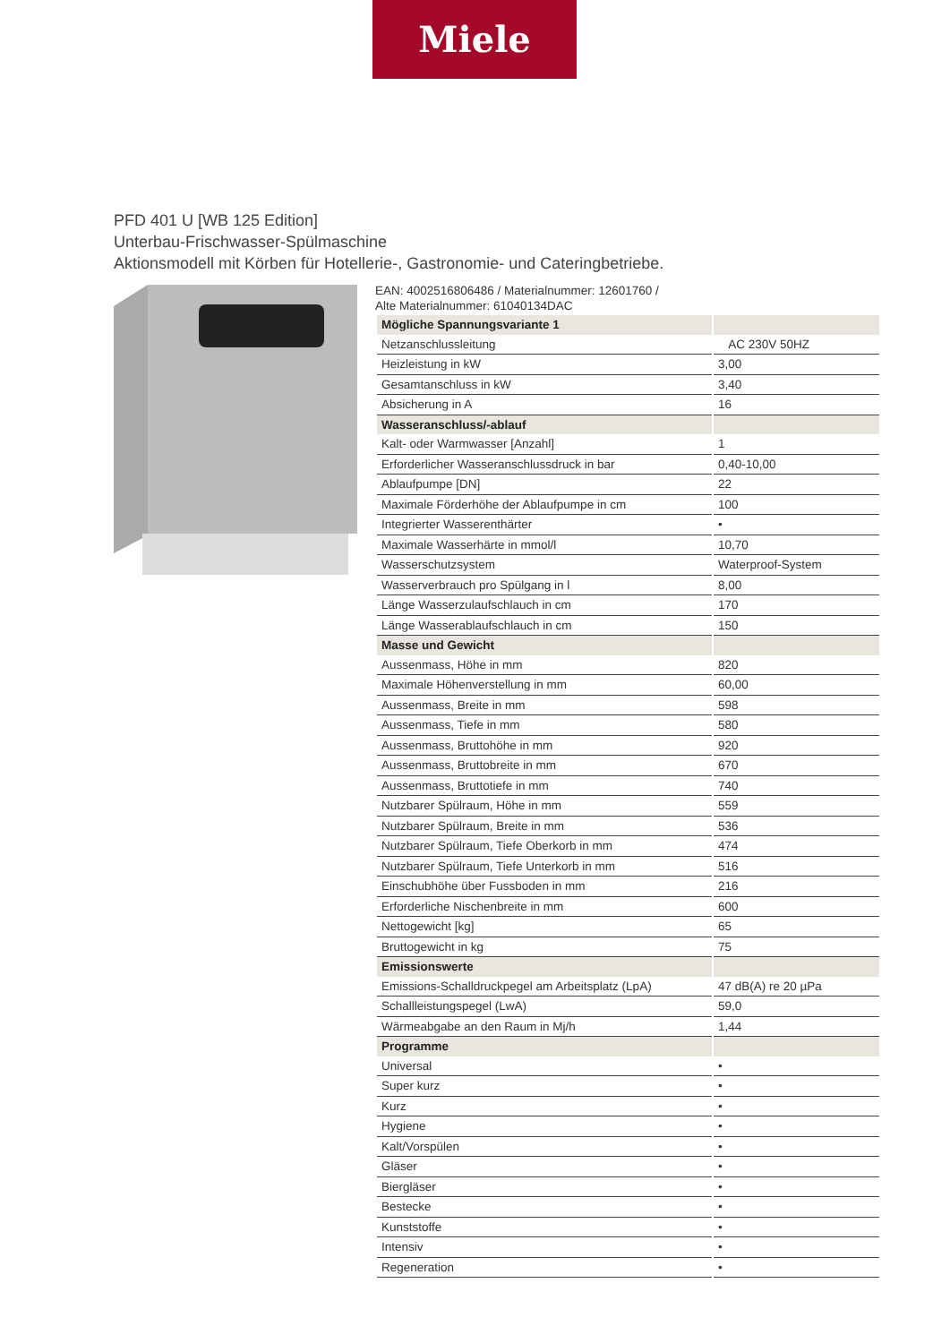Miele
PFD 401 U [WB 125 Edition]
Unterbau-Frischwasser-Spülmaschine
Aktionsmodell mit Körben für Hotellerie-, Gastronomie- und Cateringbetriebe.
EAN: 4002516806486 / Materialnummer: 12601760 /
Alte Materialnummer: 61040134DAC
| Mögliche Spannungsvariante 1 | |
| Netzanschlussleitung | AC 230V 50HZ |
| Heizleistung in kW | 3,00 |
| Gesamtanschluss in kW | 3,40 |
| Absicherung in A | 16 |
| Wasseranschluss/-ablauf | |
| Kalt- oder Warmwasser [Anzahl] | 1 |
| Erforderlicher Wasseranschlussdruck in bar | 0,40-10,00 |
| Ablaufpumpe [DN] | 22 |
| Maximale Förderhöhe der Ablaufpumpe in cm | 100 |
| Integrierter Wasserenthärter | • |
| Maximale Wasserhärte in mmol/l | 10,70 |
| Wasserschutzsystem | Waterproof-System |
| Wasserverbrauch pro Spülgang in l | 8,00 |
| Länge Wasserzulaufschlauch in cm | 170 |
| Länge Wasserablaufschlauch in cm | 150 |
| Masse und Gewicht | |
| Aussenmass, Höhe in mm | 820 |
| Maximale Höhenverstellung in mm | 60,00 |
| Aussenmass, Breite in mm | 598 |
| Aussenmass, Tiefe in mm | 580 |
| Aussenmass, Bruttohöhe in mm | 920 |
| Aussenmass, Bruttobreite in mm | 670 |
| Aussenmass, Bruttotiefe in mm | 740 |
| Nutzbarer Spülraum, Höhe in mm | 559 |
| Nutzbarer Spülraum, Breite in mm | 536 |
| Nutzbarer Spülraum, Tiefe Oberkorb in mm | 474 |
| Nutzbarer Spülraum, Tiefe Unterkorb in mm | 516 |
| Einschubhöhe über Fussboden in mm | 216 |
| Erforderliche Nischenbreite in mm | 600 |
| Nettogewicht [kg] | 65 |
| Bruttogewicht in kg | 75 |
| Emissionswerte | |
| Emissions-Schalldruckpegel am Arbeitsplatz (LpA) | 47 dB(A) re 20 µPa |
| Schallleistungspegel (LwA) | 59,0 |
| Wärmeabgabe an den Raum in Mj/h | 1,44 |
| Programme | |
| Universal | • |
| Super kurz | • |
| Kurz | • |
| Hygiene | • |
| Kalt/Vorspülen | • |
| Gläser | • |
| Biergläser | • |
| Bestecke | • |
| Kunststoffe | • |
| Intensiv | • |
| Regeneration | • |